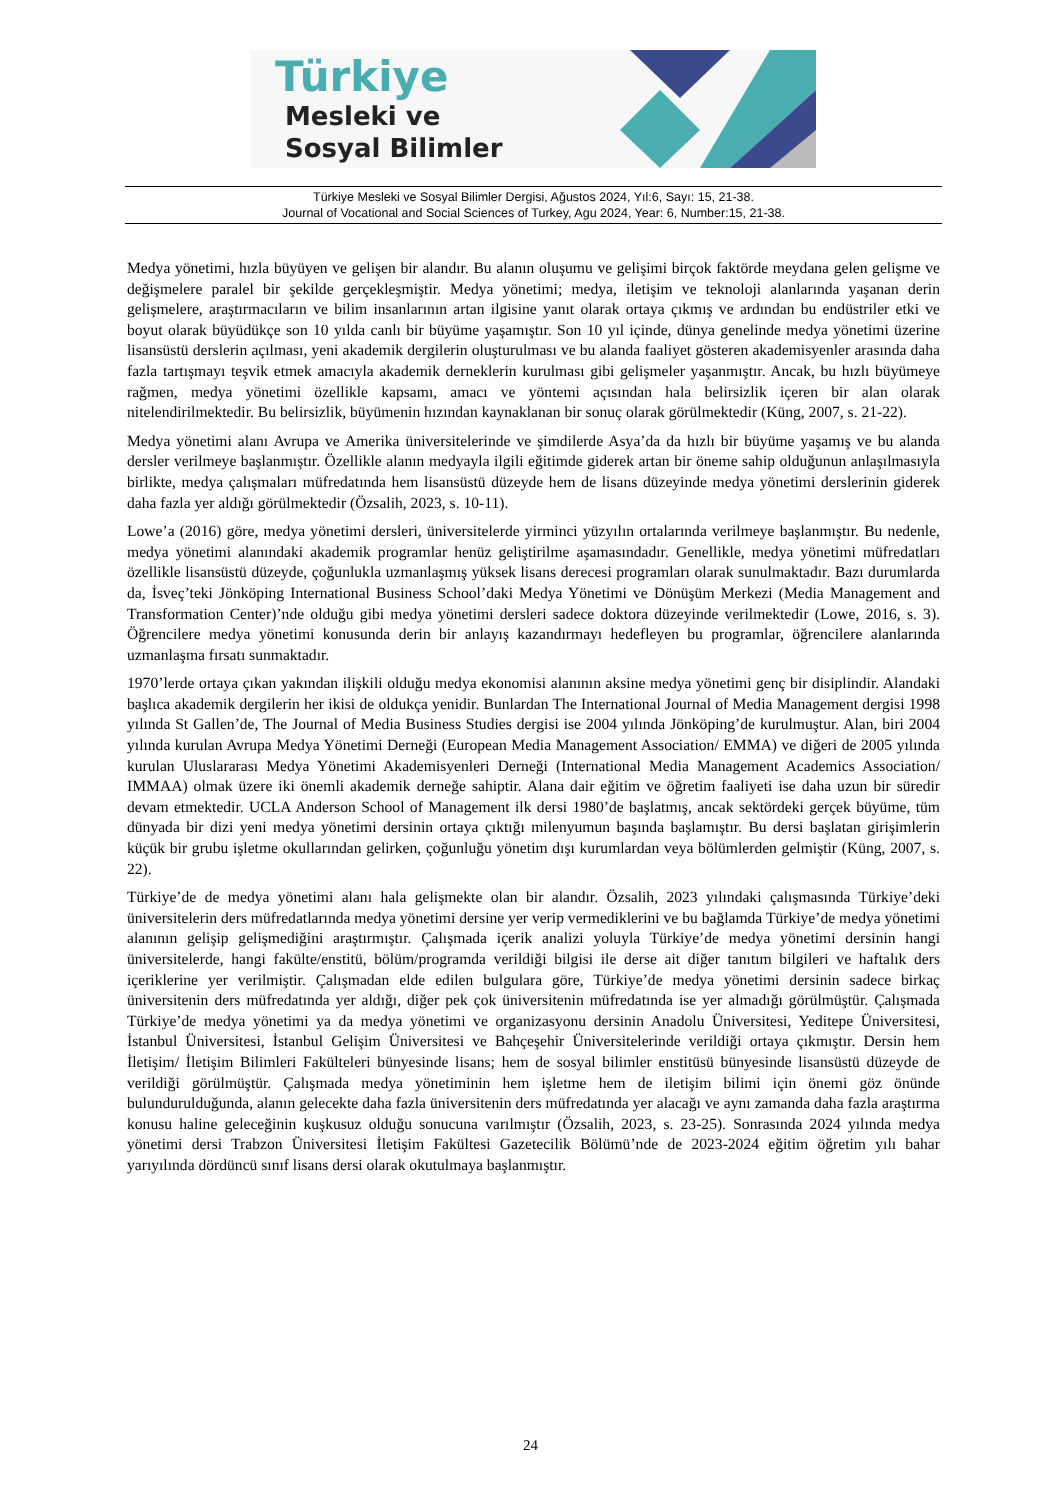Türkiye
Mesleki ve
Sosyal Bilimler
Türkiye Mesleki ve Sosyal Bilimler Dergisi, Ağustos 2024, Yıl:6, Sayı: 15, 21-38.
Journal of Vocational and Social Sciences of Turkey, Agu 2024, Year: 6, Number:15, 21-38.
Medya yönetimi, hızla büyüyen ve gelişen bir alandır. Bu alanın oluşumu ve gelişimi birçok faktörde meydana gelen gelişme ve değişmelere paralel bir şekilde gerçekleşmiştir. Medya yönetimi; medya, iletişim ve teknoloji alanlarında yaşanan derin gelişmelere, araştırmacıların ve bilim insanlarının artan ilgisine yanıt olarak ortaya çıkmış ve ardından bu endüstriler etki ve boyut olarak büyüdükçe son 10 yılda canlı bir büyüme yaşamıştır. Son 10 yıl içinde, dünya genelinde medya yönetimi üzerine lisansüstü derslerin açılması, yeni akademik dergilerin oluşturulması ve bu alanda faaliyet gösteren akademisyenler arasında daha fazla tartışmayı teşvik etmek amacıyla akademik derneklerin kurulması gibi gelişmeler yaşanmıştır. Ancak, bu hızlı büyümeye rağmen, medya yönetimi özellikle kapsamı, amacı ve yöntemi açısından hala belirsizlik içeren bir alan olarak nitelendirilmektedir. Bu belirsizlik, büyümenin hızından kaynaklanan bir sonuç olarak görülmektedir (Küng, 2007, s. 21-22).
Medya yönetimi alanı Avrupa ve Amerika üniversitelerinde ve şimdilerde Asya’da da hızlı bir büyüme yaşamış ve bu alanda dersler verilmeye başlanmıştır. Özellikle alanın medyayla ilgili eğitimde giderek artan bir öneme sahip olduğunun anlaşılmasıyla birlikte, medya çalışmaları müfredatında hem lisansüstü düzeyde hem de lisans düzeyinde medya yönetimi derslerinin giderek daha fazla yer aldığı görülmektedir (Özsalih, 2023, s. 10-11).
Lowe’a (2016) göre, medya yönetimi dersleri, üniversitelerde yirminci yüzyılın ortalarında verilmeye başlanmıştır. Bu nedenle, medya yönetimi alanındaki akademik programlar henüz geliştirilme aşamasındadır. Genellikle, medya yönetimi müfredatları özellikle lisansüstü düzeyde, çoğunlukla uzmanlaşmış yüksek lisans derecesi programları olarak sunulmaktadır. Bazı durumlarda da, İsveç’teki Jönköping International Business School’daki Medya Yönetimi ve Dönüşüm Merkezi (Media Management and Transformation Center)’nde olduğu gibi medya yönetimi dersleri sadece doktora düzeyinde verilmektedir (Lowe, 2016, s. 3). Öğrencilere medya yönetimi konusunda derin bir anlayış kazandırmayı hedefleyen bu programlar, öğrencilere alanlarında uzmanlaşma fırsatı sunmaktadır.
1970’lerde ortaya çıkan yakından ilişkili olduğu medya ekonomisi alanının aksine medya yönetimi genç bir disiplindir. Alandaki başlıca akademik dergilerin her ikisi de oldukça yenidir. Bunlardan The International Journal of Media Management dergisi 1998 yılında St Gallen’de, The Journal of Media Business Studies dergisi ise 2004 yılında Jönköping’de kurulmuştur. Alan, biri 2004 yılında kurulan Avrupa Medya Yönetimi Derneği (European Media Management Association/ EMMA) ve diğeri de 2005 yılında kurulan Uluslararası Medya Yönetimi Akademisyenleri Derneği (International Media Management Academics Association/ IMMAA) olmak üzere iki önemli akademik derneğe sahiptir. Alana dair eğitim ve öğretim faaliyeti ise daha uzun bir süredir devam etmektedir. UCLA Anderson School of Management ilk dersi 1980’de başlatmış, ancak sektördeki gerçek büyüme, tüm dünyada bir dizi yeni medya yönetimi dersinin ortaya çıktığı milenyumun başında başlamıştır. Bu dersi başlatan girişimlerin küçük bir grubu işletme okullarından gelirken, çoğunluğu yönetim dışı kurumlardan veya bölümlerden gelmiştir (Küng, 2007, s. 22).
Türkiye’de de medya yönetimi alanı hala gelişmekte olan bir alandır. Özsalih, 2023 yılındaki çalışmasında Türkiye’deki üniversitelerin ders müfredatlarında medya yönetimi dersine yer verip vermediklerini ve bu bağlamda Türkiye’de medya yönetimi alanının gelişip gelişmediğini araştırmıştır. Çalışmada içerik analizi yoluyla Türkiye’de medya yönetimi dersinin hangi üniversitelerde, hangi fakülte/enstitü, bölüm/programda verildiği bilgisi ile derse ait diğer tanıtım bilgileri ve haftalık ders içeriklerine yer verilmiştir. Çalışmadan elde edilen bulgulara göre, Türkiye’de medya yönetimi dersinin sadece birkaç üniversitenin ders müfredatında yer aldığı, diğer pek çok üniversitenin müfredatında ise yer almadığı görülmüştür. Çalışmada Türkiye’de medya yönetimi ya da medya yönetimi ve organizasyonu dersinin Anadolu Üniversitesi, Yeditepe Üniversitesi, İstanbul Üniversitesi, İstanbul Gelişim Üniversitesi ve Bahçeşehir Üniversitelerinde verildiği ortaya çıkmıştır. Dersin hem İletişim/ İletişim Bilimleri Fakülteleri bünyesinde lisans; hem de sosyal bilimler enstitüsü bünyesinde lisansüstü düzeyde de verildiği görülmüştür. Çalışmada medya yönetiminin hem işletme hem de iletişim bilimi için önemi göz önünde bulundurulduğunda, alanın gelecekte daha fazla üniversitenin ders müfredatında yer alacağı ve aynı zamanda daha fazla araştırma konusu haline geleceğinin kuşkusuz olduğu sonucuna varılmıştır (Özsalih, 2023, s. 23-25). Sonrasında 2024 yılında medya yönetimi dersi Trabzon Üniversitesi İletişim Fakültesi Gazetecilik Bölümü’nde de 2023-2024 eğitim öğretim yılı bahar yarıyılında dördüncü sınıf lisans dersi olarak okutulmaya başlanmıştır.
24